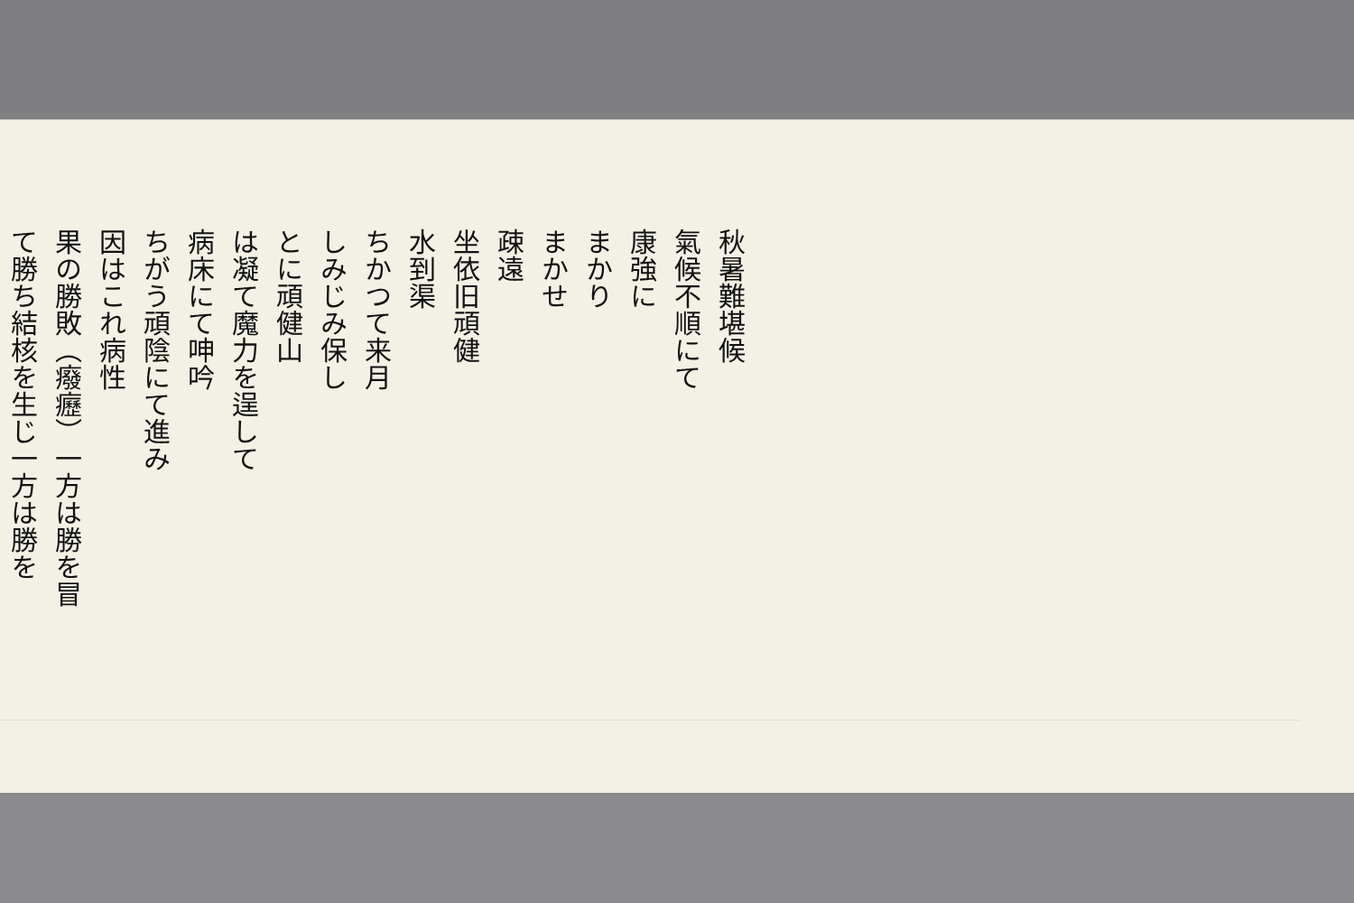秋暑難堪候
氣候不順にて
康強に
まかり
まかせ
疎遠
坐依旧頑健
水到渠
ちかつて来月
しみじみ保し
とに頑健山
は凝て魔力を逞して
病床にて呻吟
ちがう頑陰にて進み
因はこれ病性
果の勝敗（癈癧）一方は勝を冒
て勝ち結核を生じ一方は勝を